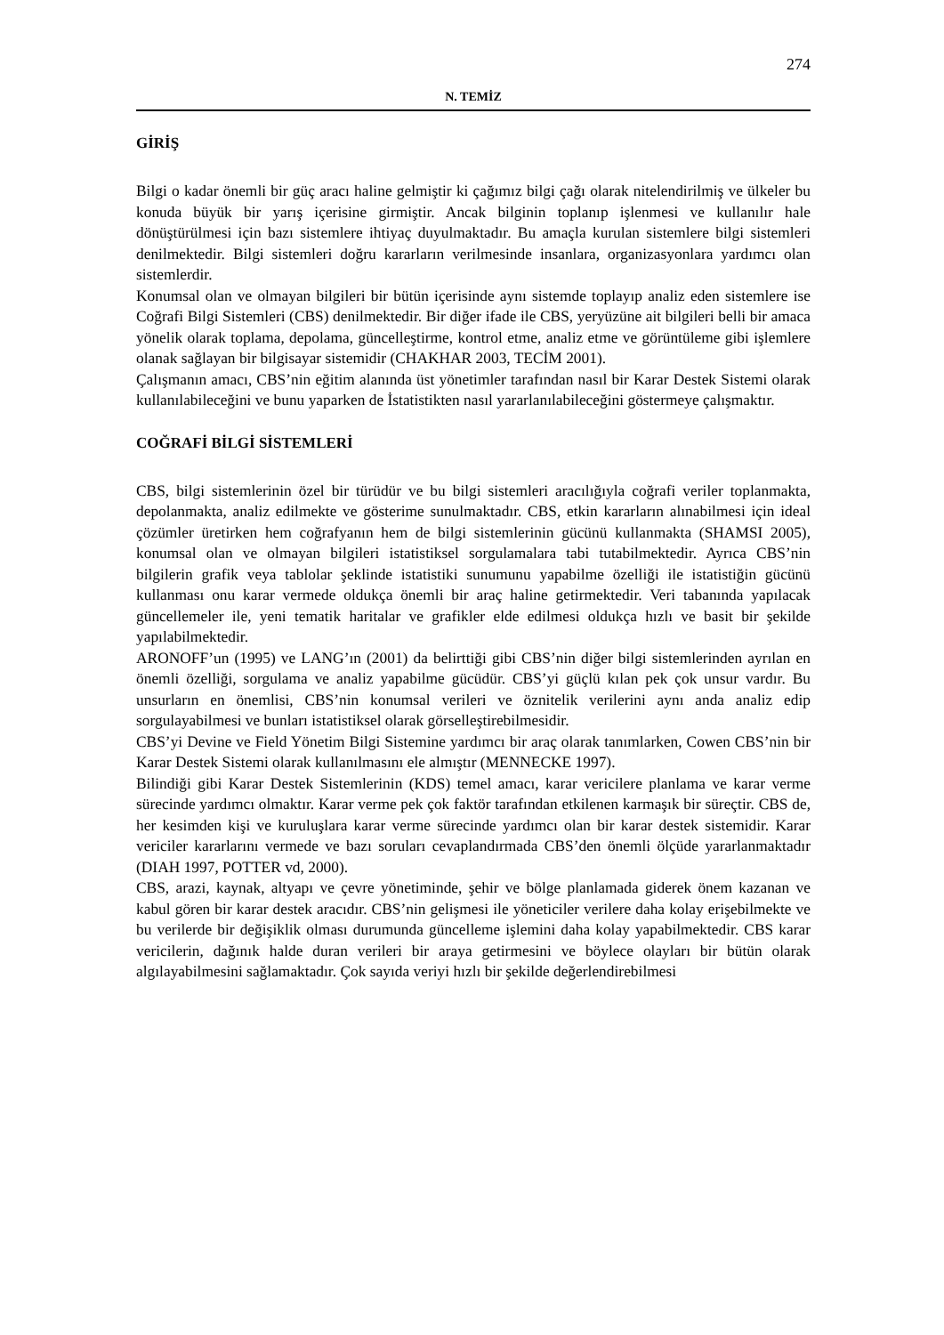274
N. TEMİZ
GİRİŞ
Bilgi o kadar önemli bir güç aracı haline gelmiştir ki çağımız bilgi çağı olarak nitelendirilmiş ve ülkeler bu konuda büyük bir yarış içerisine girmiştir. Ancak bilginin toplanıp işlenmesi ve kullanılır hale dönüştürülmesi için bazı sistemlere ihtiyaç duyulmaktadır. Bu amaçla kurulan sistemlere bilgi sistemleri denilmektedir. Bilgi sistemleri doğru kararların verilmesinde insanlara, organizasyonlara yardımcı olan sistemlerdir.
Konumsal olan ve olmayan bilgileri bir bütün içerisinde aynı sistemde toplayıp analiz eden sistemlere ise Coğrafi Bilgi Sistemleri (CBS) denilmektedir. Bir diğer ifade ile CBS, yeryüzüne ait bilgileri belli bir amaca yönelik olarak toplama, depolama, güncelleştirme, kontrol etme, analiz etme ve görüntüleme gibi işlemlere olanak sağlayan bir bilgisayar sistemidir (CHAKHAR 2003, TECİM 2001).
Çalışmanın amacı, CBS’nin eğitim alanında üst yönetimler tarafından nasıl bir Karar Destek Sistemi olarak kullanılabileceğini ve bunu yaparken de İstatistikten nasıl yararlanılabileceğini göstermeye çalışmaktır.
COĞRAFİ BİLGİ SİSTEMLERİ
CBS, bilgi sistemlerinin özel bir türüdür ve bu bilgi sistemleri aracılığıyla coğrafi veriler toplanmakta, depolanmakta, analiz edilmekte ve gösterime sunulmaktadır. CBS, etkin kararların alınabilmesi için ideal çözümler üretirken hem coğrafyanın hem de bilgi sistemlerinin gücünü kullanmakta (SHAMSI 2005), konumsal olan ve olmayan bilgileri istatistiksel sorgulamalara tabi tutabilmektedir. Ayrıca CBS’nin bilgilerin grafik veya tablolar şeklinde istatistiki sunumunu yapabilme özelliği ile istatistiğin gücünü kullanması onu karar vermede oldukça önemli bir araç haline getirmektedir. Veri tabanında yapılacak güncellemeler ile, yeni tematik haritalar ve grafikler elde edilmesi oldukça hızlı ve basit bir şekilde yapılabilmektedir.
ARONOFF’un (1995) ve LANG’ın (2001) da belirttiği gibi CBS’nin diğer bilgi sistemlerinden ayrılan en önemli özelliği, sorgulama ve analiz yapabilme gücüdür. CBS’yi güçlü kılan pek çok unsur vardır. Bu unsurların en önemlisi, CBS’nin konumsal verileri ve öznitelik verilerini aynı anda analiz edip sorgulayabilmesi ve bunları istatistiksel olarak görselleştirebilmesidir.
CBS’yi Devine ve Field Yönetim Bilgi Sistemine yardımcı bir araç olarak tanımlarken, Cowen CBS’nin bir Karar Destek Sistemi olarak kullanılmasını ele almıştır (MENNECKE 1997).
Bilindiği gibi Karar Destek Sistemlerinin (KDS) temel amacı, karar vericilere planlama ve karar verme sürecinde yardımcı olmaktır. Karar verme pek çok faktör tarafından etkilenen karmaşık bir süreçtir. CBS de, her kesimden kişi ve kuruluşlara karar verme sürecinde yardımcı olan bir karar destek sistemidir. Karar vericiler kararlarını vermede ve bazı soruları cevaplandırmada CBS’den önemli ölçüde yararlanmaktadır (DIAH 1997, POTTER vd, 2000).
CBS, arazi, kaynak, altyapı ve çevre yönetiminde, şehir ve bölge planlamada giderek önem kazanan ve kabul gören bir karar destek aracıdır. CBS’nin gelişmesi ile yöneticiler verilere daha kolay erişebilmekte ve bu verilerde bir değişiklik olması durumunda güncelleme işlemini daha kolay yapabilmektedir. CBS karar vericilerin, dağınık halde duran verileri bir araya getirmesini ve böylece olayları bir bütün olarak algılayabilmesini sağlamaktadır. Çok sayıda veriyi hızlı bir şekilde değerlendirebilmesi